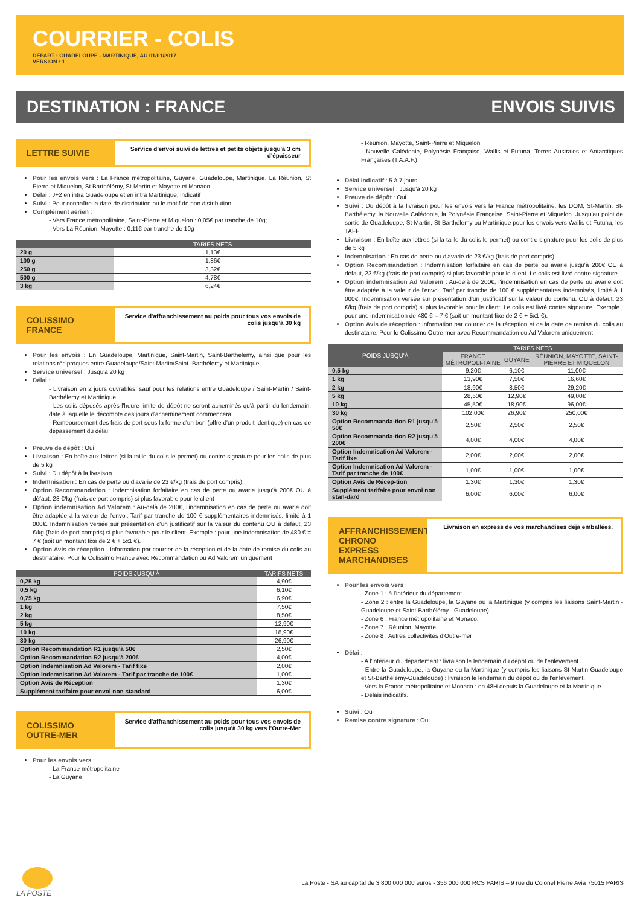COURRIER - COLIS
DÉPART : GUADELOUPE - MARTINIQUE, AU 01/01/2017
VERSION : 1
DESTINATION : FRANCE ENVOIS SUIVIS
LETTRE SUIVIE
Service d'envoi suivi de lettres et petits objets jusqu'à 3 cm d'épaisseur
Pour les envois vers : La France métropolitaine, Guyane, Guadeloupe, Martinique, La Réunion, St Pierre et Miquelon, St Barthélémy, St-Martin et Mayotte et Monaco.
Délai : J+2 en intra Guadeloupe et en intra Martinique, indicatif
Suivi : Pour connaître la date de distribution ou le motif de non distribution
Complément aérien :
- Vers France métropolitaine, Saint-Pierre et Miquelon : 0,05€ par tranche de 10g;
- Vers La Réunion, Mayotte : 0,11€ par tranche de 10g
| | TARIFS NETS |
| --- | --- |
| 20 g | 1,13€ |
| 100 g | 1,86€ |
| 250 g | 3,32€ |
| 500 g | 4,78€ |
| 3 kg | 6,24€ |
COLISSIMO FRANCE
Service d'affranchissement au poids pour tous vos envois de colis jusqu'à 30 kg
Pour les envois : En Guadeloupe, Martinique, Saint-Martin, Saint-Barthelemy, ainsi que pour les relations réciproques entre Guadeloupe/Saint-Martin/Saint- Barthélemy et Martinique.
Service universel : Jusqu'à 20 kg
Délai :
- Livraison en 2 jours ouvrables, sauf pour les relations entre Guadeloupe / Saint-Martin / Saint-Barthélemy et Martinique.
- Les colis déposés après l'heure limite de dépôt ne seront acheminés qu'à partir du lendemain, date à laquelle le décompte des jours d'acheminement commencera.
- Remboursement des frais de port sous la forme d'un bon (offre d'un produit identique) en cas de dépassement du délai
Preuve de dépôt : Oui
Livraison : En boîte aux lettres (si la taille du colis le permet) ou contre signature pour les colis de plus de 5 kg
Suivi : Du dépôt à la livraison
Indemnisation : En cas de perte ou d'avarie de 23 €/kg (frais de port compris).
Option Recommandation : Indemnisation forfaitaire en cas de perte ou avarie jusqu'à 200€ OU à défaut, 23 €/kg (frais de port compris) si plus favorable pour le client
Option indemnisation Ad Valorem : Au-delà de 200€, l'indemnisation en cas de perte ou avarie doit être adaptée à la valeur de l'envoi. Tarif par tranche de 100 € supplémentaires indemnisés, limité à 1 000€. Indemnisation versée sur présentation d'un justificatif sur la valeur du contenu OU à défaut, 23 €/kg (frais de port compris) si plus favorable pour le client. Exemple : pour une indemnisation de 480 € = 7 € (soit un montant fixe de 2 € + 5x1 €).
Option Avis de réception : Information par courrier de la réception et de la date de remise du colis au destinataire. Pour le Colissimo France avec Recommandation ou Ad Valorem uniquement
| POIDS JUSQU'À | TARIFS NETS |
| --- | --- |
| 0,25 kg | 4,90€ |
| 0,5 kg | 6,10€ |
| 0,75 kg | 6,90€ |
| 1 kg | 7,50€ |
| 2 kg | 8,50€ |
| 5 kg | 12,90€ |
| 10 kg | 18,90€ |
| 30 kg | 26,90€ |
| Option Recommandation R1 jusqu'à 50€ | 2,50€ |
| Option Recommandation R2 jusqu'à 200€ | 4,00€ |
| Option Indemnisation Ad Valorem - Tarif fixe | 2,00€ |
| Option Indemnisation Ad Valorem - Tarif par tranche de 100€ | 1,00€ |
| Option Avis de Réception | 1,30€ |
| Supplément tarifaire pour envoi non standard | 6,00€ |
COLISSIMO OUTRE-MER
Service d'affranchissement au poids pour tous vos envois de colis jusqu'à 30 kg vers l'Outre-Mer
Pour les envois vers :
- La France métropolitaine
- La Guyane
- Réunion, Mayotte, Saint-Pierre et Miquelon
- Nouvelle Calédonie, Polynésie Française, Wallis et Futuna, Terres Australes et Antarctiques Françaises (T.A.A.F.)
Délai indicatif : 5 à 7 jours
Service universel : Jusqu'à 20 kg
Preuve de dépôt : Oui
Suivi : Du dépôt à la livraison pour les envois vers la France métropolitaine, les DOM, St-Martin, St-Barthélemy, la Nouvelle Calédonie, la Polynésie Française, Saint-Pierre et Miquelon. Jusqu'au point de sortie de Guadeloupe, St-Martin, St-Barthélemy ou Martinique pour les envois vers Wallis et Futuna, les TAFF
Livraison : En boîte aux lettres (si la taille du colis le permet) ou contre signature pour les colis de plus de 5 kg
Indemnisation : En cas de perte ou d'avarie de 23 €/kg (frais de port compris)
Option Recommandation : Indemnisation forfaitaire en cas de perte ou avarie jusqu'à 200€ OU à défaut, 23 €/kg (frais de port compris) si plus favorable pour le client. Le colis est livré contre signature
Option indemnisation Ad Valorem : Au-delà de 200€, l'indemnisation en cas de perte ou avarie doit être adaptée à la valeur de l'envoi. Tarif par tranche de 100 € supplémentaires indemnisés, limité à 1 000€. Indemnisation versée sur présentation d'un justificatif sur la valeur du contenu. OU à défaut, 23 €/kg (frais de port compris) si plus favorable pour le client. Le colis est livré contre signature. Exemple : pour une indemnisation de 480 € = 7 € (soit un montant fixe de 2 € + 5x1 €).
Option Avis de réception : Information par courrier de la réception et de la date de remise du colis au destinataire. Pour le Colissimo Outre-mer avec Recommandation ou Ad Valorem uniquement
| POIDS JUSQU'À | TARIFS NETS | | |
| --- | --- | --- | --- |
| | FRANCE MÉTROPOLI-TAINE | GUYANE | RÉUNION, MAYOTTE, SAINT-PIERRE ET MIQUELON |
| 0,5 kg | 9,20€ | 6,10€ | 11,00€ |
| 1 kg | 13,90€ | 7,50€ | 16,60€ |
| 2 kg | 18,90€ | 8,50€ | 29,20€ |
| 5 kg | 28,50€ | 12,90€ | 49,00€ |
| 10 kg | 45,50€ | 18,90€ | 96,00€ |
| 30 kg | 102,00€ | 26,90€ | 250,00€ |
| Option Recommanda-tion R1 jusqu'à 50€ | 2,50€ | 2,50€ | 2,50€ |
| Option Recommanda-tion R2 jusqu'à 200€ | 4,00€ | 4,00€ | 4,00€ |
| Option Indemnisation Ad Valorem - Tarif fixe | 2,00€ | 2,00€ | 2,00€ |
| Option Indemnisation Ad Valorem - Tarif par tranche de 100€ | 1,00€ | 1,00€ | 1,00€ |
| Option Avis de Récep-tion | 1,30€ | 1,30€ | 1,30€ |
| Supplément tarifaire pour envoi non stan-dard | 6,00€ | 6,00€ | 6,00€ |
AFFRANCHISSEMENT CHRONO EXPRESS MARCHANDISES
Livraison en express de vos marchandises déjà emballées.
Pour les envois vers :
- Zone 1 : à l'intérieur du département
- Zone 2 : entre la Guadeloupe, la Guyane ou la Martinique (y compris les liaisons Saint-Martin - Guadeloupe et Saint-Barthélémy - Guadeloupe)
- Zone 6 : France métropolitaine et Monaco.
- Zone 7 : Réunion, Mayotte
- Zone 8 : Autres collectivités d'Outre-mer
Délai :
- A l'intérieur du département : livraison le lendemain du dépôt ou de l'enlèvement.
- Entre la Guadeloupe, la Guyane ou la Martinique (y compris les liaisons St-Martin-Guadeloupe et St-Barthélémy-Guadeloupe) : livraison le lendemain du dépôt ou de l'enlèvement.
- Vers la France métropolitaine et Monaco : en 48H depuis la Guadeloupe et la Martinique.
- Délais indicatifs.
Suivi : Oui
Remise contre signature : Oui
LA POSTE
La Poste - SA au capital de 3 800 000 000 euros - 356 000 000 RCS PARIS – 9 rue du Colonel Pierre Avia 75015 PARIS